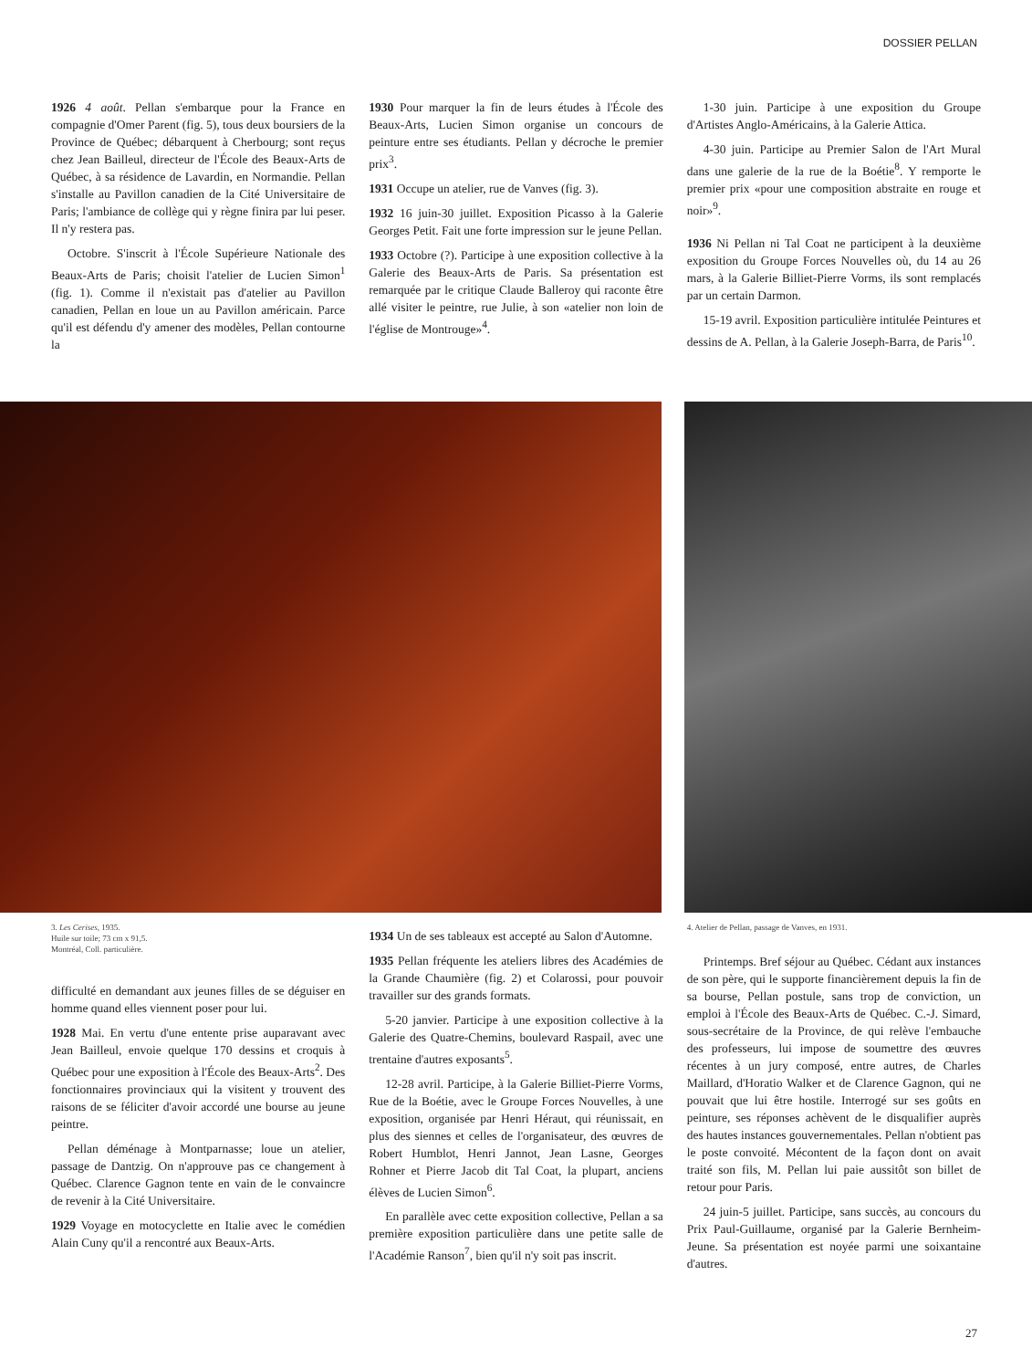DOSSIER PELLAN
1926 4 août. Pellan s'embarque pour la France en compagnie d'Omer Parent (fig. 5), tous deux boursiers de la Province de Québec; débarquent à Cherbourg; sont reçus chez Jean Bailleul, directeur de l'École des Beaux-Arts de Québec, à sa résidence de Lavardin, en Normandie. Pellan s'installe au Pavillon canadien de la Cité Universitaire de Paris; l'ambiance de collège qui y règne finira par lui peser. Il n'y restera pas.
Octobre. S'inscrit à l'École Supérieure Nationale des Beaux-Arts de Paris; choisit l'atelier de Lucien Simon<sup>1</sup> (fig. 1). Comme il n'existait pas d'atelier au Pavillon canadien, Pellan en loue un au Pavillon américain. Parce qu'il est défendu d'y amener des modèles, Pellan contourne la
1930 Pour marquer la fin de leurs études à l'École des Beaux-Arts, Lucien Simon organise un concours de peinture entre ses étudiants. Pellan y décroche le premier prix<sup>3</sup>.
1931 Occupe un atelier, rue de Vanves (fig. 3).
1932 16 juin-30 juillet. Exposition Picasso à la Galerie Georges Petit. Fait une forte impression sur le jeune Pellan.
1933 Octobre (?). Participe à une exposition collective à la Galerie des Beaux-Arts de Paris. Sa présentation est remarquée par le critique Claude Balleroy qui raconte être allé visiter le peintre, rue Julie, à son «atelier non loin de l'église de Montrouge»<sup>4</sup>.
1-30 juin. Participe à une exposition du Groupe d'Artistes Anglo-Américains, à la Galerie Attica.
4-30 juin. Participe au Premier Salon de l'Art Mural dans une galerie de la rue de la Boétie<sup>8</sup>. Y remporte le premier prix «pour une composition abstraite en rouge et noir»<sup>9</sup>.
1936 Ni Pellan ni Tal Coat ne participent à la deuxième exposition du Groupe Forces Nouvelles où, du 14 au 26 mars, à la Galerie Billiet-Pierre Vorms, ils sont remplacés par un certain Darmon.
15-19 avril. Exposition particulière intitulée Peintures et dessins de A. Pellan, à la Galerie Joseph-Barra, de Paris<sup>10</sup>.
3. Les Cerises, 1935.
Huile sur toile; 73 cm x 91,5.
Montréal, Coll. particulière.
difficulté en demandant aux jeunes filles de se déguiser en homme quand elles viennent poser pour lui.
1928 Mai. En vertu d'une entente prise auparavant avec Jean Bailleul, envoie quelque 170 dessins et croquis à Québec pour une exposition à l'École des Beaux-Arts<sup>2</sup>. Des fonctionnaires provinciaux qui la visitent y trouvent des raisons de se féliciter d'avoir accordé une bourse au jeune peintre.
Pellan déménage à Montparnasse; loue un atelier, passage de Dantzig. On n'approuve pas ce changement à Québec. Clarence Gagnon tente en vain de le convaincre de revenir à la Cité Universitaire.
1929 Voyage en motocyclette en Italie avec le comédien Alain Cuny qu'il a rencontré aux Beaux-Arts.
1934 Un de ses tableaux est accepté au Salon d'Automne.
1935 Pellan fréquente les ateliers libres des Académies de la Grande Chaumière (fig. 2) et Colarossi, pour pouvoir travailler sur des grands formats.
5-20 janvier. Participe à une exposition collective à la Galerie des Quatre-Chemins, boulevard Raspail, avec une trentaine d'autres exposants<sup>5</sup>.
12-28 avril. Participe, à la Galerie Billiet-Pierre Vorms, Rue de la Boétie, avec le Groupe Forces Nouvelles, à une exposition, organisée par Henri Héraut, qui réunissait, en plus des siennes et celles de l'organisateur, des œuvres de Robert Humblot, Henri Jannot, Jean Lasne, Georges Rohner et Pierre Jacob dit Tal Coat, la plupart, anciens élèves de Lucien Simon<sup>6</sup>.
En parallèle avec cette exposition collective, Pellan a sa première exposition particulière dans une petite salle de l'Académie Ranson<sup>7</sup>, bien qu'il n'y soit pas inscrit.
4. Atelier de Pellan, passage de Vanves, en 1931.
Printemps. Bref séjour au Québec. Cédant aux instances de son père, qui le supporte financièrement depuis la fin de sa bourse, Pellan postule, sans trop de conviction, un emploi à l'École des Beaux-Arts de Québec. C.-J. Simard, sous-secrétaire de la Province, de qui relève l'embauche des professeurs, lui impose de soumettre des œuvres récentes à un jury composé, entre autres, de Charles Maillard, d'Horatio Walker et de Clarence Gagnon, qui ne pouvait que lui être hostile. Interrogé sur ses goûts en peinture, ses réponses achèvent de le disqualifier auprès des hautes instances gouvernementales. Pellan n'obtient pas le poste convoité. Mécontent de la façon dont on avait traité son fils, M. Pellan lui paie aussitôt son billet de retour pour Paris.
24 juin-5 juillet. Participe, sans succès, au concours du Prix Paul-Guillaume, organisé par la Galerie Bernheim-Jeune. Sa présentation est noyée parmi une soixantaine d'autres.
27